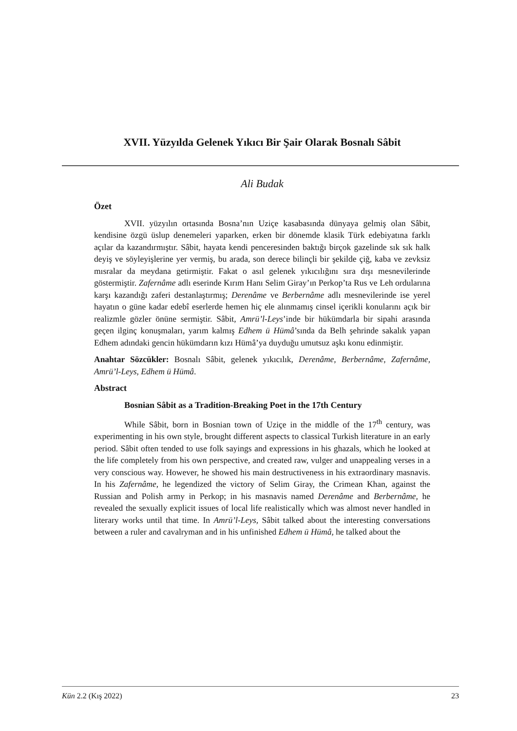XVII. Yüzyılda Gelenek Yıkıcı Bir Şair Olarak Bosnalı Sâbit
Ali Budak
Özet
XVII. yüzyılın ortasında Bosna’nın Uziçe kasabasında dünyaya gelmiş olan Sâbit, kendisine özgü üslup denemeleri yaparken, erken bir dönemde klasik Türk edebiyatına farklı açılar da kazandırmıştır. Sâbit, hayata kendi penceresinden baktığı birçok gazelinde sık sık halk deyiş ve söyleyişlerine yer vermiş, bu arada, son derece bilinçli bir şekilde çiğ, kaba ve zevksiz mısralar da meydana getirmiştir. Fakat o asıl gelenek yıkıcılığını sıra dışı mesnevilerinde göstermiştir. Zafernâme adlı eserinde Kırım Hanı Selim Giray’ın Perkop’ta Rus ve Leh ordularına karşı kazandığı zaferi destanlaştırmış; Derenâme ve Berbernâme adlı mesnevilerinde ise yerel hayatın o güne kadar edebî eserlerde hemen hiç ele alınmamış cinsel içerikli konularını açık bir realizmle gözler önüne sermiştir. Sâbit, Amrü’l-Leys’inde bir hükümdarla bir sipahi arasında geçen ilginç konuşmaları, yarım kalmış Edhem ü Hümâ’sında da Belh şehrinde sakalık yapan Edhem adındaki gencin hükümdarın kızı Hümâ’ya duyduğu umutsuz aşkı konu edinmiştir.
Anahtar Sözcükler: Bosnalı Sâbit, gelenek yıkıcılık, Derenâme, Berbernâme, Zafernâme, Amrü’l-Leys, Edhem ü Hümâ.
Abstract
Bosnian Sâbit as a Tradition-Breaking Poet in the 17th Century
While Sâbit, born in Bosnian town of Uziçe in the middle of the 17<sup>th</sup> century, was experimenting in his own style, brought different aspects to classical Turkish literature in an early period. Sâbit often tended to use folk sayings and expressions in his ghazals, which he looked at the life completely from his own perspective, and created raw, vulger and unappealing verses in a very conscious way. However, he showed his main destructiveness in his extraordinary masnavis. In his Zafernâme, he legendized the victory of Selim Giray, the Crimean Khan, against the Russian and Polish army in Perkop; in his masnavis named Derenâme and Berbernâme, he revealed the sexually explicit issues of local life realistically which was almost never handled in literary works until that time. In Amrü’l-Leys, Sâbit talked about the interesting conversations between a ruler and cavalryman and in his unfinished Edhem ü Hümâ, he talked about the
Kün 2.2 (Kış 2022) 23